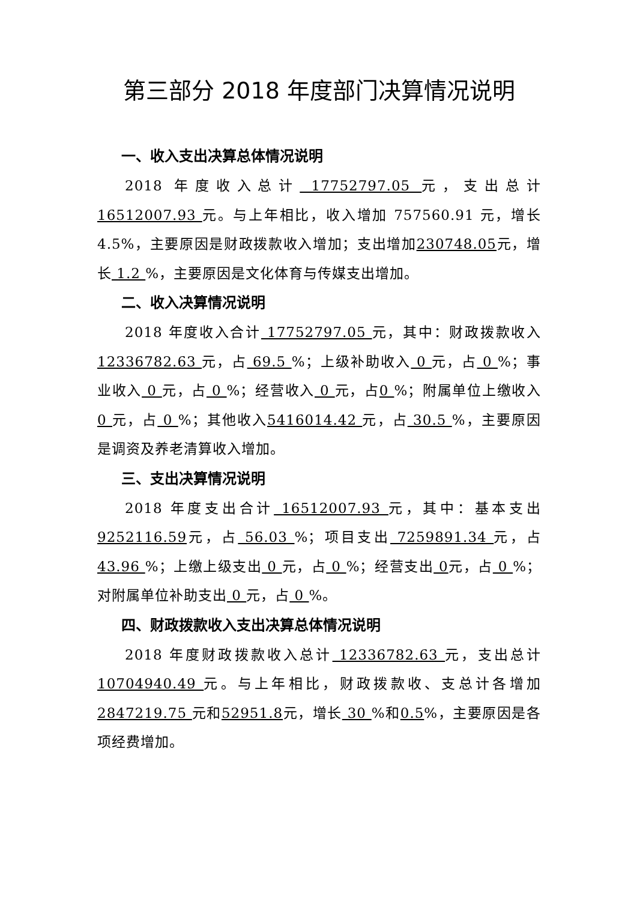第三部分 2018 年度部门决算情况说明
一、收入支出决算总体情况说明
2018 年度收入总计 17752797.05 元，支出总计16512007.93 元。与上年相比，收入增加 757560.91 元，增长 4.5%，主要原因是财政拨款收入增加；支出增加230748.05元，增长 1.2 %，主要原因是文化体育与传媒支出增加。
二、收入决算情况说明
2018 年度收入合计 17752797.05 元，其中：财政拨款收入 12336782.63 元，占 69.5 %；上级补助收入 0 元，占 0 %；事业收入 0 元，占 0 %；经营收入 0 元，占0 %；附属单位上缴收入 0 元，占 0 %；其他收入5416014.42 元，占 30.5 %，主要原因是调资及养老清算收入增加。
三、支出决算情况说明
2018 年度支出合计 16512007.93 元，其中：基本支出9252116.59元，占 56.03 %；项目支出 7259891.34 元，占 43.96 %；上缴上级支出 0 元，占 0 %；经营支出 0元，占 0 %；对附属单位补助支出 0 元，占 0 %。
四、财政拨款收入支出决算总体情况说明
2018 年度财政拨款收入总计 12336782.63 元，支出总计 10704940.49 元。与上年相比，财政拨款收、支总计各增加 2847219.75 元和52951.8元，增长 30 %和0.5%，主要原因是各项经费增加。